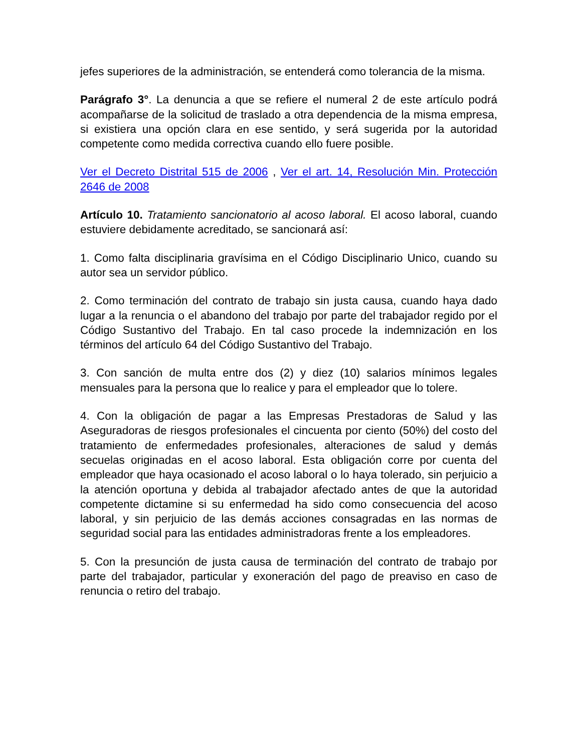jefes superiores de la administración, se entenderá como tolerancia de la misma.
Parágrafo 3°. La denuncia a que se refiere el numeral 2 de este artículo podrá acompañarse de la solicitud de traslado a otra dependencia de la misma empresa, si existiera una opción clara en ese sentido, y será sugerida por la autoridad competente como medida correctiva cuando ello fuere posible.
Ver el Decreto Distrital 515 de 2006 , Ver el art. 14, Resolución Min. Protección 2646 de 2008
Artículo 10. Tratamiento sancionatorio al acoso laboral. El acoso laboral, cuando estuviere debidamente acreditado, se sancionará así:
1. Como falta disciplinaria gravísima en el Código Disciplinario Unico, cuando su autor sea un servidor público.
2. Como terminación del contrato de trabajo sin justa causa, cuando haya dado lugar a la renuncia o el abandono del trabajo por parte del trabajador regido por el Código Sustantivo del Trabajo. En tal caso procede la indemnización en los términos del artículo 64 del Código Sustantivo del Trabajo.
3. Con sanción de multa entre dos (2) y diez (10) salarios mínimos legales mensuales para la persona que lo realice y para el empleador que lo tolere.
4. Con la obligación de pagar a las Empresas Prestadoras de Salud y las Aseguradoras de riesgos profesionales el cincuenta por ciento (50%) del costo del tratamiento de enfermedades profesionales, alteraciones de salud y demás secuelas originadas en el acoso laboral. Esta obligación corre por cuenta del empleador que haya ocasionado el acoso laboral o lo haya tolerado, sin perjuicio a la atención oportuna y debida al trabajador afectado antes de que la autoridad competente dictamine si su enfermedad ha sido como consecuencia del acoso laboral, y sin perjuicio de las demás acciones consagradas en las normas de seguridad social para las entidades administradoras frente a los empleadores.
5. Con la presunción de justa causa de terminación del contrato de trabajo por parte del trabajador, particular y exoneración del pago de preaviso en caso de renuncia o retiro del trabajo.